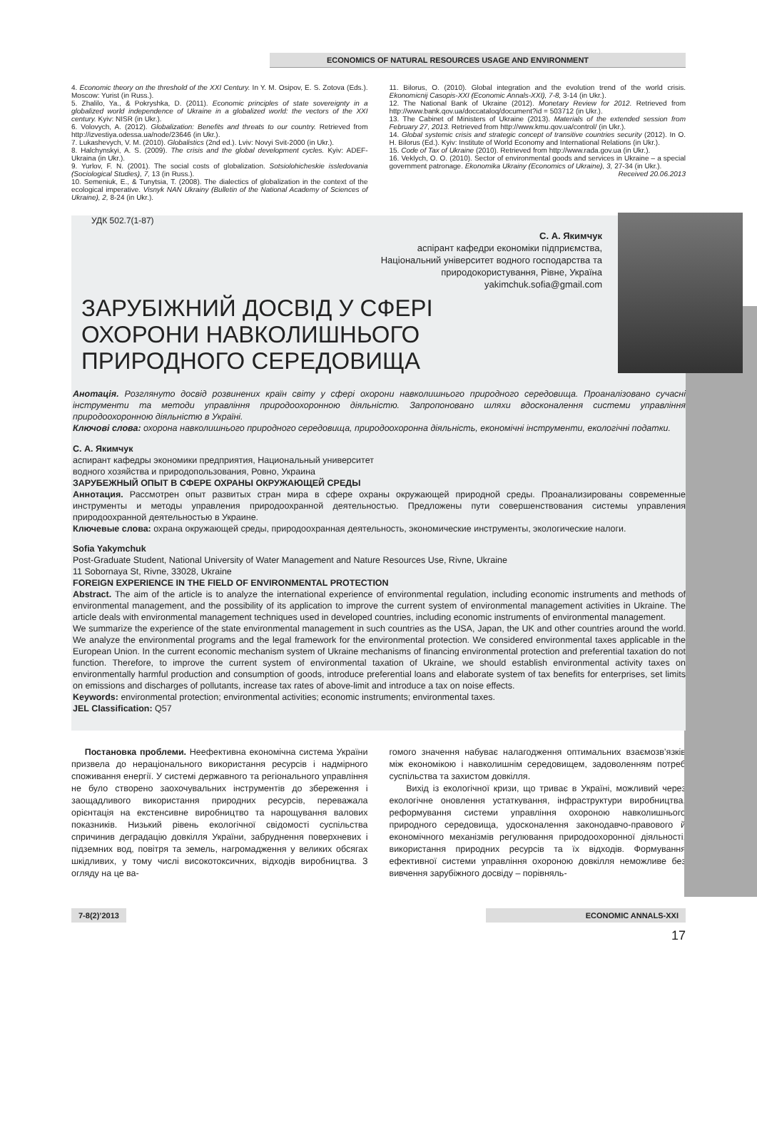ECONOMICS OF NATURAL RESOURCES USAGE AND ENVIRONMENT
4. Economic theory on the threshold of the XXI Century. In Y. M. Osipov, E. S. Zotova (Eds.). Moscow: Yurist (in Russ.).
5. Zhalilo, Ya., & Pokryshka, D. (2011). Economic principles of state sovereignty in a globalized world independence of Ukraine in a globalized world: the vectors of the XXI century. Kyiv: NISR (in Ukr.).
6. Volovych, A. (2012). Globalization: Benefits and threats to our country. Retrieved from http://izvestiya.odessa.ua/node/23646 (in Ukr.).
7. Lukashevych, V. M. (2010). Globalistics (2nd ed.). Lviv: Novyi Svit-2000 (in Ukr.).
8. Halchynskyi, A. S. (2009). The crisis and the global development cycles. Kyiv: ADEF-Ukraina (in Ukr.).
9. Yurlov, F. N. (2001). The social costs of globalization. Sotsiolohicheskie issledovania (Sociological Studies), 7, 13 (in Russ.).
10. Semeniuk, E., & Tunytsia, T. (2008). The dialectics of globalization in the context of the ecological imperative. Visnyk NAN Ukrainy (Bulletin of the National Academy of Sciences of Ukraine), 2, 8-24 (in Ukr.).
11. Bilorus, O. (2010). Global integration and the evolution trend of the world crisis. Ekonomicnij Casopis-XXI (Economic Annals-XXI), 7-8, 3-14 (in Ukr.).
12. The National Bank of Ukraine (2012). Monetary Review for 2012. Retrieved from http://www.bank.qov.ua/doccataloq/document?id = 503712 (in Ukr.).
13. The Cabinet of Ministers of Ukraine (2013). Materials of the extended session from February 27, 2013. Retrieved from http://www.kmu.qov.ua/control/ (in Ukr.).
14. Global systemic crisis and strategic concept of transitive countries security (2012). In O. H. Bilorus (Ed.). Kyiv: Institute of World Economy and International Relations (in Ukr.).
15. Code of Tax of Ukraine (2010). Retrieved from http://www.rada.gov.ua (in Ukr.).
16. Veklych, O. O. (2010). Sector of environmental goods and services in Ukraine – a special government patronage. Ekonomika Ukrainy (Economics of Ukraine), 3, 27-34 (in Ukr.).
Received 20.06.2013
УДК 502.7(1-87)
С. А. Якимчук
аспірант кафедри економіки підприємства,
Національний університет водного господарства та
природокористування, Рівне, Україна
yakimchuk.sofia@gmail.com
ЗАРУБІЖНИЙ ДОСВІД У СФЕРІ ОХОРОНИ НАВКОЛИШНЬОГО ПРИРОДНОГО СЕРЕДОВИЩА
Анотація. Розглянуто досвід розвинених країн світу у сфері охорони навколишнього природного середовища. Проаналізовано сучасні інструменти та методи управління природоохоронною діяльністю. Запропоновано шляхи вдосконалення системи управління природоохоронною діяльністю в Україні.
Ключові слова: охорона навколишнього природного середовища, природоохоронна діяльність, економічні інструменти, екологічні податки.
С. А. Якимчук
аспирант кафедры экономики предприятия, Национальный университет
водного хозяйства и природопользования, Ровно, Украина
ЗАРУБЕЖНЫЙ ОПЫТ В СФЕРЕ ОХРАНЫ ОКРУЖАЮЩЕЙ СРЕДЫ
Аннотация. Рассмотрен опыт развитых стран мира в сфере охраны окружающей природной среды. Проанализированы современные инструменты и методы управления природоохранной деятельностью. Предложены пути совершенствования системы управления природоохранной деятельностью в Украине.
Ключевые слова: охрана окружающей среды, природоохранная деятельность, экономические инструменты, экологические налоги.
Sofia Yakymchuk
Post-Graduate Student, National University of Water Management and Nature Resources Use, Rivne, Ukraine
11 Sobornaya St, Rivne, 33028, Ukraine
FOREIGN EXPERIENCE IN THE FIELD OF ENVIRONMENTAL PROTECTION
Abstract. The aim of the article is to analyze the international experience of environmental regulation, including economic instruments and methods of environmental management, and the possibility of its application to improve the current system of environmental management activities in Ukraine. The article deals with environmental management techniques used in developed countries, including economic instruments of environmental management.
We summarize the experience of the state environmental management in such countries as the USA, Japan, the UK and other countries around the world. We analyze the environmental programs and the legal framework for the environmental protection. We considered environmental taxes applicable in the European Union. In the current economic mechanism system of Ukraine mechanisms of financing environmental protection and preferential taxation do not function. Therefore, to improve the current system of environmental taxation of Ukraine, we should establish environmental activity taxes on environmentally harmful production and consumption of goods, introduce preferential loans and elaborate system of tax benefits for enterprises, set limits on emissions and discharges of pollutants, increase tax rates of above-limit and introduce a tax on noise effects.
Keywords: environmental protection; environmental activities; economic instruments; environmental taxes.
JEL Classification: Q57
Постановка проблеми. Неефективна економічна система України призвела до нераціонального використання ресурсів і надмірного споживання енергії. У системі державного та регіонального управління не було створено заохочувальних інструментів до збереження і заощадливого використання природних ресурсів, переважала орієнтація на екстенсивне виробництво та нарощування валових показників. Низький рівень екологічної свідомості суспільства спричинив деградацію довкілля України, забруднення поверхневих і підземних вод, повітря та земель, нагромадження у великих обсягах шкідливих, у тому числі високотоксичних, відходів виробництва. З огляду на це ва-
гомого значення набуває налагодження оптимальних взаємозв’язків між економікою і навколишнім середовищем, задоволенням потреб суспільства та захистом довкілля.
Вихід із екологічної кризи, що триває в Україні, можливий через екологічне оновлення устаткування, інфраструктури виробництва, реформування системи управління охороною навколишнього природного середовища, удосконалення законодавчо-правового й економічного механізмів регулювання природоохоронної діяльності, використання природних ресурсів та їх відходів. Формування ефективної системи управління охороною довкілля неможливе без вивчення зарубіжного досвіду – порівняль-
7-8(2)’2013 ECONOMIC ANNALS-XXI
17